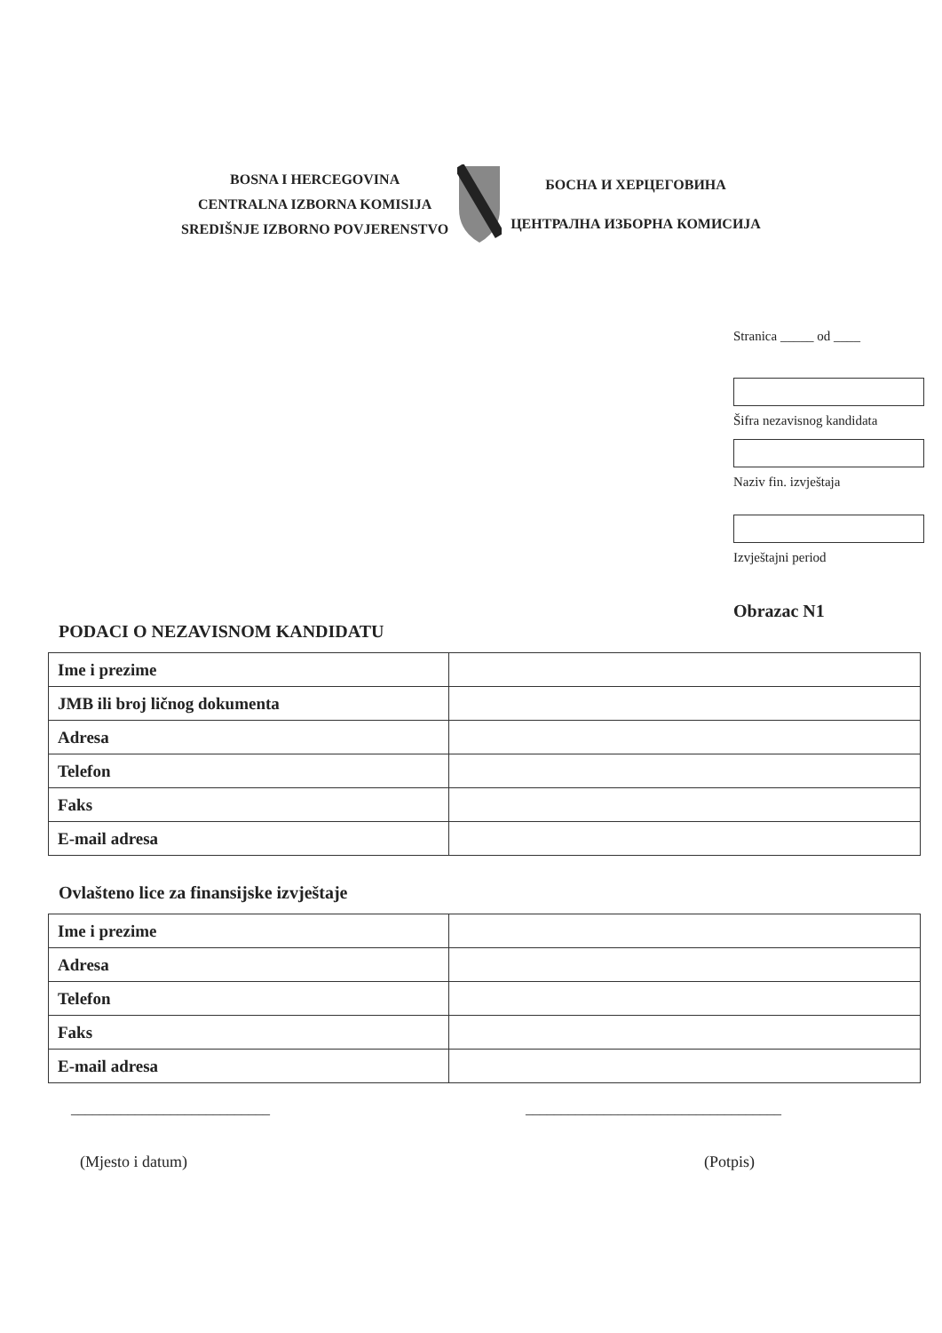BOSNA I HERCEGOVINA
CENTRALNA IZBORNA KOMISIJA
SREDIŠNJE IZBORNO POVJERENSTVO
БОСНА И ХЕРЦЕГОВИНА
ЦЕНТРАЛНА ИЗБОРНА КОМИСИЈА
Stranica _____ od ____
Šifra nezavisnog kandidata
Naziv fin. izvještaja
Izvještajni period
Obrazac N1
PODACI O NEZAVISNOM KANDIDATU
| Ime i prezime | |
| JMB ili broj ličnog dokumenta | |
| Adresa | |
| Telefon | |
| Faks | |
| E-mail adresa | |
Ovlašteno lice za finansijske izvještaje
| Ime i prezime | |
| Adresa | |
| Telefon | |
| Faks | |
| E-mail adresa | |
____________________________ ____________________________________
(Mjesto i datum) (Potpis)